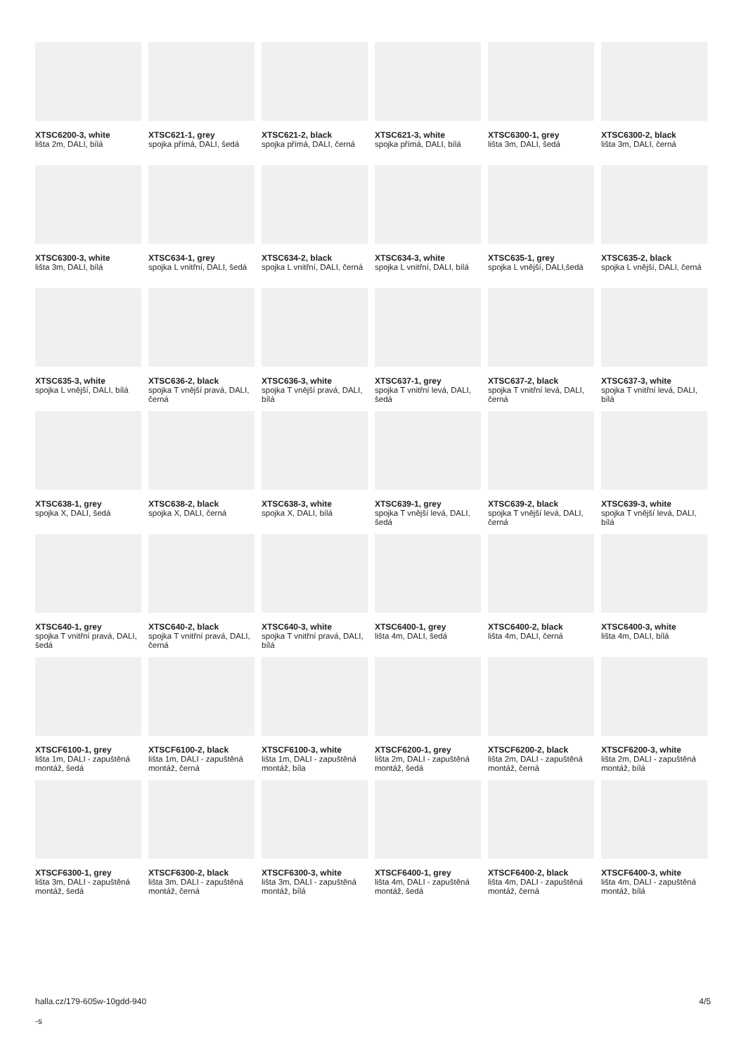XTSC6200-3, white
lišta 2m, DALI, bílá
XTSC621-1, grey
spojka přímá, DALI, šedá
XTSC621-2, black
spojka přímá, DALI, černá
XTSC621-3, white
spojka přímá, DALI, bílá
XTSC6300-1, grey
lišta 3m, DALI, šedá
XTSC6300-2, black
lišta 3m, DALI, černá
XTSC6300-3, white
lišta 3m, DALI, bílá
XTSC634-1, grey
spojka L vnitřní, DALI, šedá
XTSC634-2, black
spojka L vnitřní, DALI, černá
XTSC634-3, white
spojka L vnitřní, DALI, bílá
XTSC635-1, grey
spojka L vnější, DALI,šedá
XTSC635-2, black
spojka L vnější, DALI, černá
XTSC635-3, white
spojka L vnější, DALI, bílá
XTSC636-2, black
spojka T vnější pravá, DALI, černá
XTSC636-3, white
spojka T vnější pravá, DALI, bílá
XTSC637-1, grey
spojka T vnitřní levá, DALI, šedá
XTSC637-2, black
spojka T vnitřní levá, DALI, černá
XTSC637-3, white
spojka T vnitřní levá, DALI, bílá
XTSC638-1, grey
spojka X, DALI, šedá
XTSC638-2, black
spojka X, DALI, černá
XTSC638-3, white
spojka X, DALI, bílá
XTSC639-1, grey
spojka T vnější levá, DALI, šedá
XTSC639-2, black
spojka T vnější levá, DALI, černá
XTSC639-3, white
spojka T vnější levá, DALI, bílá
XTSC640-1, grey
spojka T vnitřní pravá, DALI, šedá
XTSC640-2, black
spojka T vnitřní pravá, DALI, černá
XTSC640-3, white
spojka T vnitřní pravá, DALI, bílá
XTSC6400-1, grey
lišta 4m, DALI, šedá
XTSC6400-2, black
lišta 4m, DALI, černá
XTSC6400-3, white
lišta 4m, DALI, bílá
XTSCF6100-1, grey
lišta 1m, DALI - zapuštěná montáž, šedá
XTSCF6100-2, black
lišta 1m, DALI - zapuštěná montáž, černá
XTSCF6100-3, white
lišta 1m, DALI - zapuštěná montáž, bíla
XTSCF6200-1, grey
lišta 2m, DALI - zapuštěná montáž, šedá
XTSCF6200-2, black
lišta 2m, DALI - zapuštěná montáž, černá
XTSCF6200-3, white
lišta 2m, DALI - zapuštěná montáž, bílá
XTSCF6300-1, grey
lišta 3m, DALI - zapuštěná montáž, šedá
XTSCF6300-2, black
lišta 3m, DALI - zapuštěná montáž, černá
XTSCF6300-3, white
lišta 3m, DALI - zapuštěná montáž, bílá
XTSCF6400-1, grey
lišta 4m, DALI - zapuštěná montáž, šedá
XTSCF6400-2, black
lišta 4m, DALI - zapuštěná montáž, černá
XTSCF6400-3, white
lišta 4m, DALI - zapuštěná montáž, bílá
halla.cz/179-605w-10gdd-940
-s
4/5